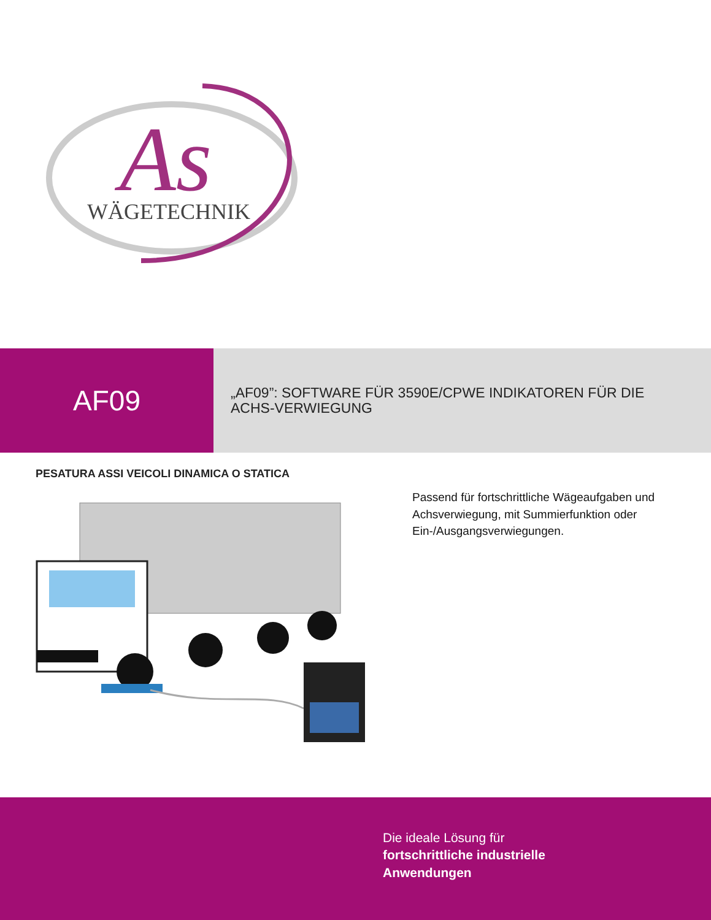As
WÄGETECHNIK
AF09
„AF09”: SOFTWARE FÜR 3590E/CPWE INDIKATOREN FÜR DIE
ACHS-VERWIEGUNG
PESATURA ASSI VEICOLI DINAMICA O STATICA
Passend für fortschrittliche Wägeaufgaben und Achsverwiegung, mit Summierfunktion oder Ein-/Ausgangsverwiegungen.
Die ideale Lösung für
fortschrittliche industrielle
Anwendungen